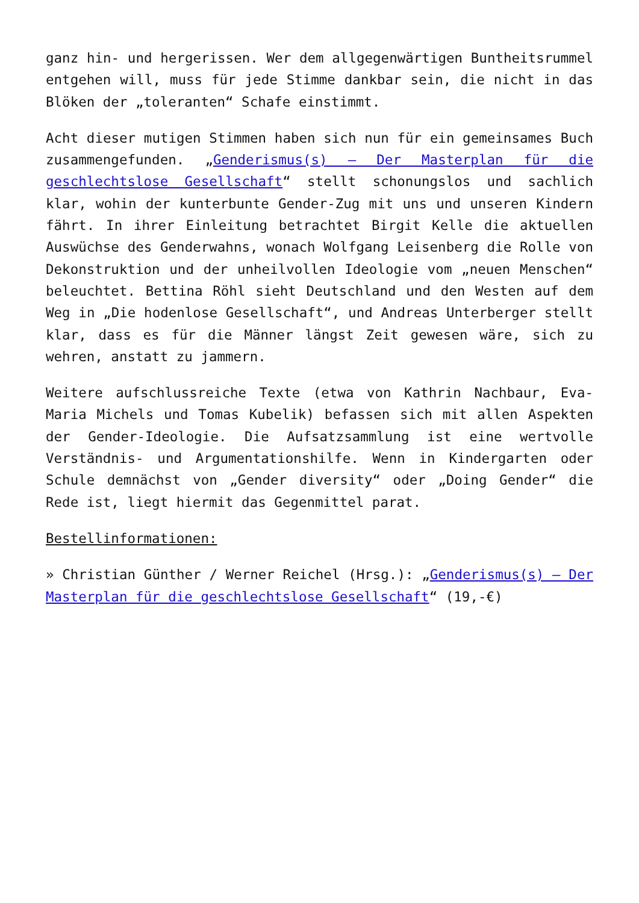ganz hin- und hergerissen. Wer dem allgegenwärtigen Buntheitsrummel entgehen will, muss für jede Stimme dankbar sein, die nicht in das Blöken der „toleranten“ Schafe einstimmt.
Acht dieser mutigen Stimmen haben sich nun für ein gemeinsames Buch zusammengefunden. „Genderismus(s) – Der Masterplan für die geschlechtslose Gesellschaft“ stellt schonungslos und sachlich klar, wohin der kunterbunte Gender-Zug mit uns und unseren Kindern fährt. In ihrer Einleitung betrachtet Birgit Kelle die aktuellen Auswüchse des Genderwahns, wonach Wolfgang Leisenberg die Rolle von Dekonstruktion und der unheilvollen Ideologie vom „neuen Menschen“ beleuchtet. Bettina Röhl sieht Deutschland und den Westen auf dem Weg in „Die hodenlose Gesellschaft“, und Andreas Unterberger stellt klar, dass es für die Männer längst Zeit gewesen wäre, sich zu wehren, anstatt zu jammern.
Weitere aufschlussreiche Texte (etwa von Kathrin Nachbaur, Eva-Maria Michels und Tomas Kubelik) befassen sich mit allen Aspekten der Gender-Ideologie. Die Aufsatzsammlung ist eine wertvolle Verständnis- und Argumentationshilfe. Wenn in Kindergarten oder Schule demnächst von „Gender diversity“ oder „Doing Gender“ die Rede ist, liegt hiermit das Gegenmittel parat.
Bestellinformationen:
» Christian Günther / Werner Reichel (Hrsg.): „Genderismus(s) – Der Masterplan für die geschlechtslose Gesellschaft“ (19,-€)